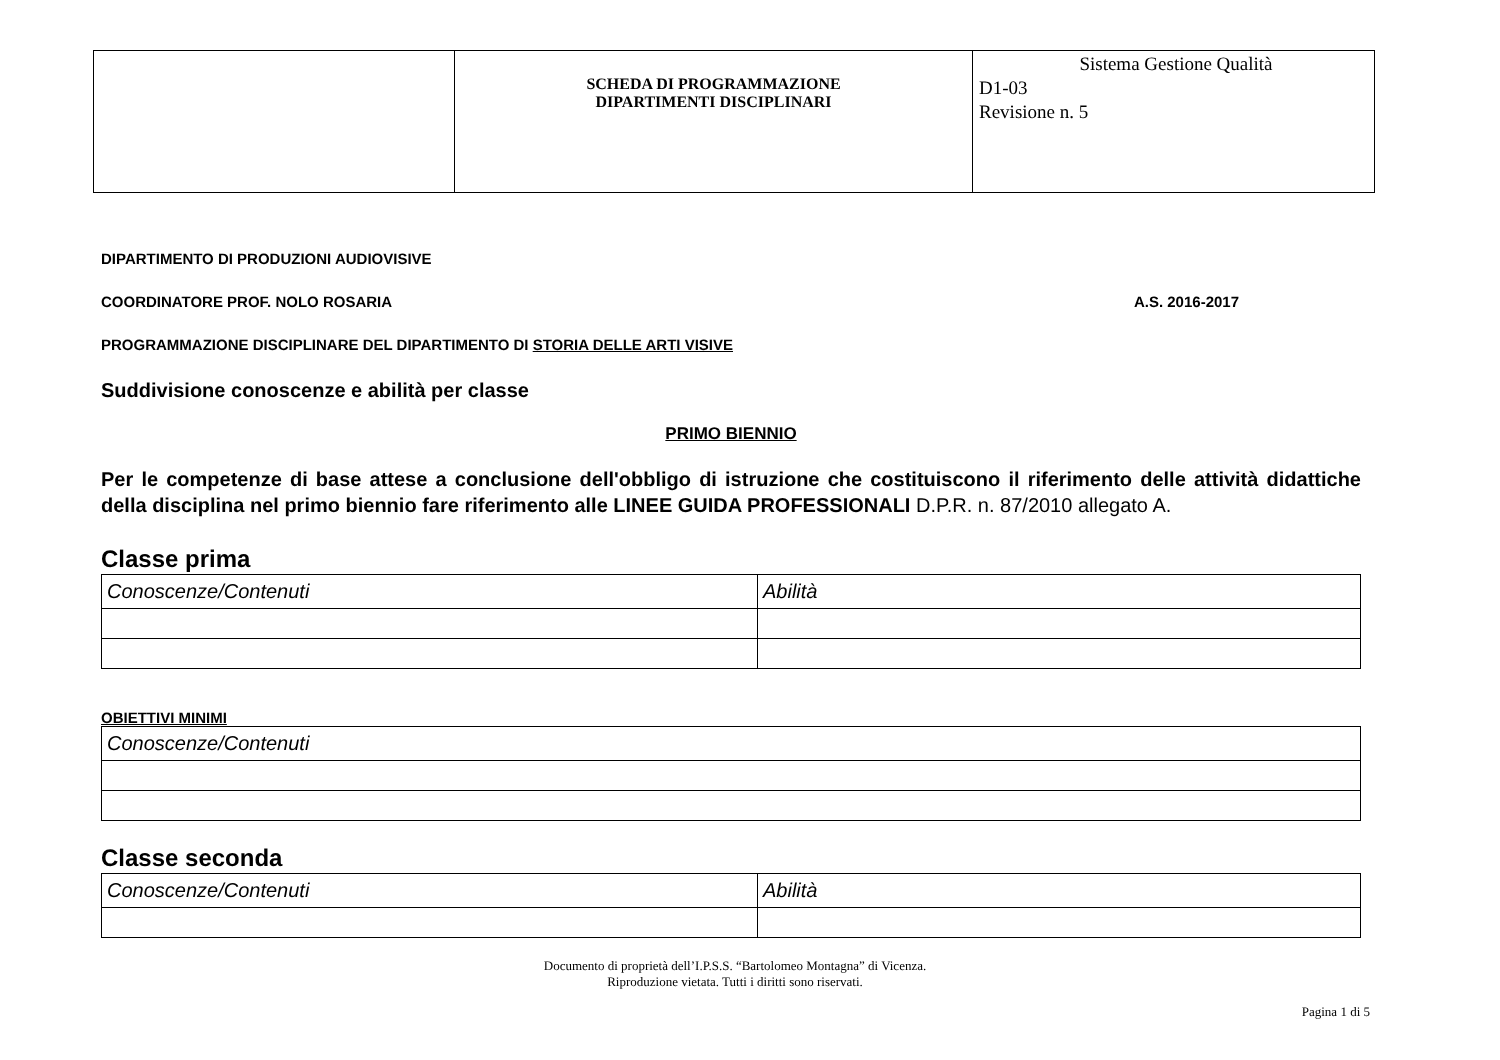| | SCHEDA DI PROGRAMMAZIONE DIPARTIMENTI DISCIPLINARI | Sistema Gestione Qualità D1-03 Revisione n. 5 |
DIPARTIMENTO DI PRODUZIONI AUDIOVISIVE
COORDINATORE PROF. NOLO ROSARIA A.S. 2016-2017
PROGRAMMAZIONE DISCIPLINARE DEL DIPARTIMENTO DI STORIA DELLE ARTI VISIVE
Suddivisione conoscenze e abilità per classe
PRIMO BIENNIO
Per le competenze di base attese a conclusione dell'obbligo di istruzione che costituiscono il riferimento delle attività didattiche della disciplina nel primo biennio fare riferimento alle LINEE GUIDA PROFESSIONALI D.P.R. n. 87/2010 allegato A.
Classe prima
| Conoscenze/Contenuti | Abilità |
OBIETTIVI MINIMI
| Conoscenze/Contenuti |
Classe seconda
| Conoscenze/Contenuti | Abilità |
Documento di proprietà dell’I.P.S.S. “Bartolomeo Montagna” di Vicenza.
Riproduzione vietata. Tutti i diritti sono riservati.
Pagina 1 di 5